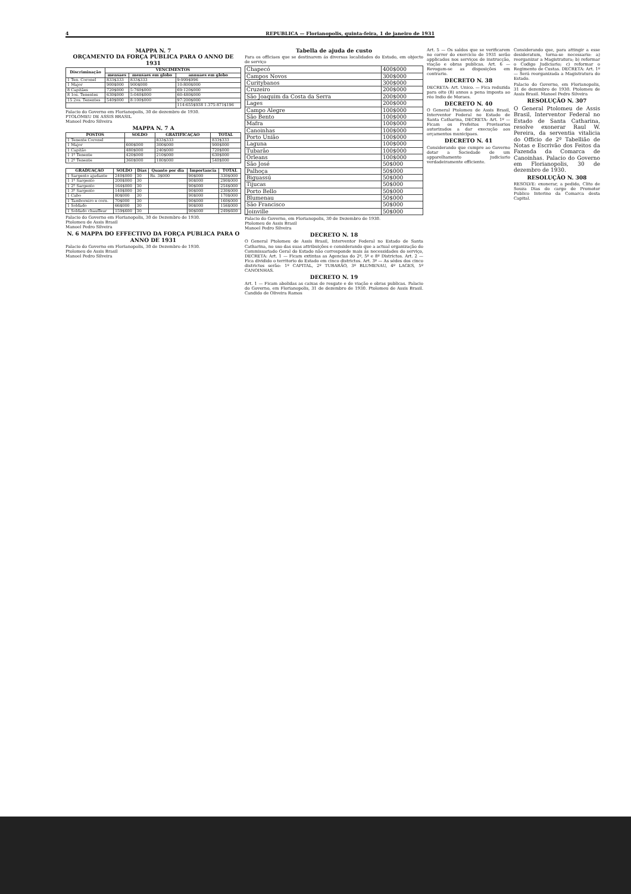4 REPUBLICA — Florianopolis, quinta-feira, 1 de janeiro de 1931
MAPPA N. 7
ORÇAMENTO DA FORÇA PUBLICA PARA O ANNO DE 1931
| Discriminação | VENCIMENTOS | | |
| --- | --- | --- | --- |
| | mensaes | mensaes em globo | annuaes em globo |
| 1 Ten. Coronel | 833$333 | 833$333 | 9:999$996 |
| 1 Major | 900$000 | 900$000 | 10:800$000 |
| 8 Capitães | 720$000 | 5:760$000 | 69:120$000 |
| 8 1os. Tenentes | 630$000 | 5:040$000 | 60:480$000 |
| 15 2os. Tenentes | 540$000 | 8:100$000 | 97:200$000 |
| | | | 114:655$938 1.375:871$196 |
Palacio do Governo em Florianopolis, 30 de dezembro de 1930.
PTOLOMEU DE ASSIS BRASIL
Manoel Pedro Silveira
MAPPA N. 7 A
| POSTOS | SOLDO | GRATIFICAÇÃO | TOTAL |
| --- | --- | --- | --- |
| 1 Tenente Coronel | | 833$333 | 833$333 |
| 1 Major | 600$000 | 300$000 | 900$000 |
| 1 Capitão | 480$000 | 240$000 | 720$000 |
| 1 1º Tenente | 420$000 | 210$000 | 630$000 |
| 1 2º Tenente | 360$000 | 180$000 | 540$000 |
| GRADUAÇÃO | SOLDO | Dias | Quanto por dia | Importancia | TOTAL |
| --- | --- | --- | --- | --- | --- |
| 1 Sargento ajudante | 240$000 | 30 | Rs. 3$000 | 90$000 | 330$000 |
| 1 1º Sargento | 200$000 | 30 | | 90$000 | 290$000 |
| 1 2º Sargento | 164$000 | 30 | | 90$000 | 254$000 |
| 1 3º Sargento | 140$000 | 30 | | 90$000 | 230$000 |
| 1 Cabo | 80$000 | 30 | | 90$000 | 170$000 |
| 1 Tamboreiro e corn. | 70$000 | 30 | | 90$000 | 160$000 |
| 1 Soldado | 66$000 | 30 | | 90$000 | 156$000 |
| 1 Soldado chauffeur | 159$600 | 30 | | 90$000 | 249$600 |
Palacio do Governo em Florianopolis, 30 de Dezembro de 1930.
Ptolomeu de Assis Brasil
Manoel Pedro Silveira
N. 6 MAPPA DO EFFECTIVO DA FORÇA PUBLICA PARA O ANNO DE 1931
Palacio do Governo em Florianopolis, 30 de Dezembro de 1930.
Ptolomeu de Assis Brasil
Manoel Pedro Silveira
Tabella de ajuda de custo
Para os officiaes que se destinarem ás diversas localidades do Estado, em objecto de serviço
| Chapecó | 400$000 |
| Campos Novos | 300$000 |
| Curitybanos | 300$000 |
| Cruzeiro | 200$000 |
| São Joaquim da Costa da Serra | 200$000 |
| Lages | 200$000 |
| Campo Alegre | 100$000 |
| São Bento | 100$000 |
| Mafra | 100$000 |
| Canoinhas | 100$000 |
| Porto União | 100$000 |
| Laguna | 100$000 |
| Tubarão | 100$000 |
| Orleans | 100$000 |
| São José | 50$000 |
| Palhoça | 50$000 |
| Biguassú | 50$000 |
| Tijucas | 50$000 |
| Porto Bello | 50$000 |
| Blumenau | 50$000 |
| São Francisco | 50$000 |
| Joinville | 50$000 |
Palacio do Governo, em Florianopolis, 30 de Dezembro de 1930.
Ptolomeu de Assis Brasil
Manoel Pedro Silveira
DECRETO N. 18
O General Ptolomeu de Assis Brasil, Interventor Federal no Estado de Santa Catharina, no uso das suas attribuições e considerando que a actual organização do Commissariado Geral do Estado não corresponde mais ás necessidades do serviço, DECRETA: Art. 1 — Ficam extintas as Agencias do 2º, 5º e 8º Districtos. Art. 2 — Fica dividido o territorio do Estado em cinco districtos. Art. 3º — As sédes dos cinco districtos serão: 1º CAPITAL, 2º TUBARÃO, 3º BLUMENAU, 4º LAGES, 5º CANOINHAS.
DECRETO N. 19
Art. 1 — Ficam abolidas as caixas de resgate e de viação e obras publicas. Palacio do Governo, em Florianopolis, 31 de dezembro de 1930. Ptolomeu de Assis Brasil. Candido de Oliveira Ramos
Art. 5 — Os saldos que se verificarem no correr do exercicio de 1931 serão applicados nos serviços de instrucção, viação e obras publicas. Art. 6 — Revogam-se as disposições em contrario.
DECRETO N. 38
DECRETA: Art. Unico. — Fica reduzida para oito (8) annos a pena imposta ao réo Indio de Moraes.
DECRETO N. 40
O General Ptolomeu de Assis Brasil, Interventor Federal no Estado de Santa Catharina, DECRETA: Art. 1º — Ficam os Prefeitos Provisorios autorizados a dar execução aos orçamentos municipaes.
DECRETO N. 41
Considerando que cumpre ao Governo dotar a Sociedade de um apparelhamento judiciario verdadeiramente efficiente.
Considerando que, para attingir a esse desideratum, torna-se necessario: a) reorganizar a Magistratura; b) reformar o Codigo Judiciario; c) reformar o Regimento de Custas. DECRETA: Art. 1º — Será reorganizada a Magistratura do Estado.
Palacio do Governo, em Florianopolis, 31 de dezembro de 1930. Ptolomeu de Assis Brasil. Manoel Pedro Silveira
RESOLUÇÃO N. 307
O General Ptolomeu de Assis Brasil, Interventor Federal no Estado de Santa Catharina, resolve exonerar Raul W. Pereira, da serventia vitalicia do Officio de 2º Tabellião de Notas e Escrivão dos Feitos da Fazenda da Comarca de Canoinhas. Palacio do Governo em Florianopolis, 30 de dezembro de 1930.
RESOLUÇÃO N. 308
RESOLVE: exonerar, a pedido, Clito de Souza Dias do cargo de Promotor Publico Interino da Comarca desta Capital.